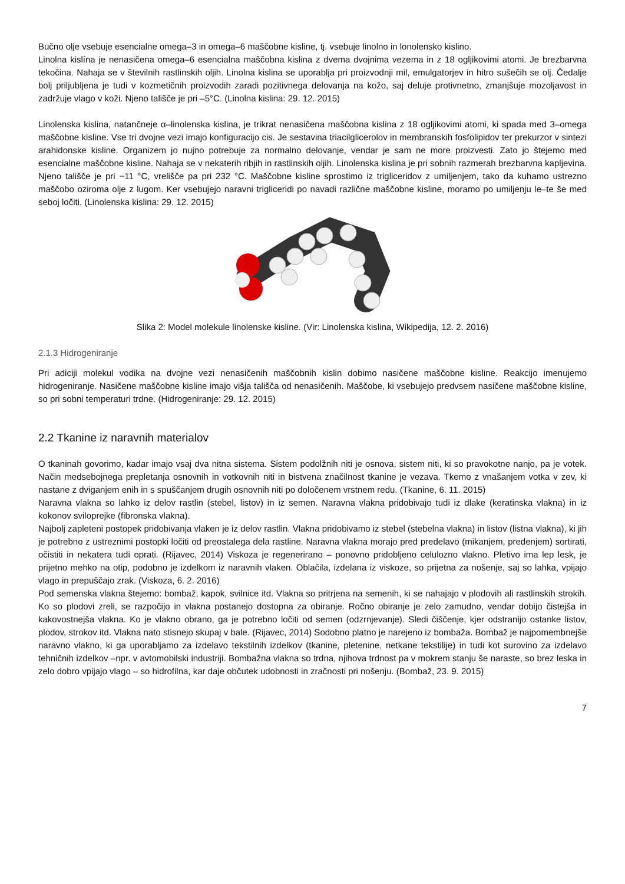Bučno olje vsebuje esencialne omega–3 in omega–6 maščobne kisline, tj. vsebuje linolno in lonolensko kislino.
Linolna kislína je nenasičena omega–6 esencialna maščobna kislina z dvema dvojnima vezema in z 18 ogljikovimi atomi. Je brezbarvna tekočina. Nahaja se v številnih rastlinskih oljih. Linolna kislina se uporablja pri proizvodnji mil, emulgatorjev in hitro sušečih se olj. Čedalje bolj priljubljena je tudi v kozmetičnih proizvodih zaradi pozitivnega delovanja na kožo, saj deluje protivnetno, zmanjšuje mozoljavost in zadržuje vlago v koži. Njeno tališče je pri –5°C. (Linolna kislina: 29. 12. 2015)
Linolenska kislina, natančneje α–linolenska kislina, je trikrat nenasičena maščobna kislina z 18 ogljikovimi atomi, ki spada med 3–omega maščobne kisline. Vse tri dvojne vezi imajo konfiguracijo cis. Je sestavina triacilglicerolov in membranskih fosfolipidov ter prekurzor v sintezi arahidonske kisline. Organizem jo nujno potrebuje za normalno delovanje, vendar je sam ne more proizvesti. Zato jo štejemo med esencialne maščobne kisline. Nahaja se v nekaterih ribjih in rastlinskih oljih. Linolenska kislina je pri sobnih razmerah brezbarvna kapljevina. Njeno tališče je pri −11 °C, vrelišče pa pri 232 °C. Maščobne kisline sprostimo iz trigliceridov z umiljenjem, tako da kuhamo ustrezno maščobo oziroma olje z lugom. Ker vsebujejo naravni trigliceridi po navadi različne maščobne kisline, moramo po umiljenju le–te še med seboj ločiti. (Linolenska kislina: 29. 12. 2015)
Slika 2: Model molekule linolenske kisline. (Vir: Linolenska kislina, Wikipedija, 12. 2. 2016)
2.1.3 Hidrogeniranje
Pri adiciji molekul vodika na dvojne vezi nenasičenih maščobnih kislin dobimo nasičene maščobne kisline. Reakcijo imenujemo hidrogeniranje. Nasičene maščobne kisline imajo višja tališča od nenasičenih. Maščobe, ki vsebujejo predvsem nasičene maščobne kisline, so pri sobni temperaturi trdne. (Hidrogeniranje: 29. 12. 2015)
2.2 Tkanine iz naravnih materialov
O tkaninah govorimo, kadar imajo vsaj dva nitna sistema. Sistem podolžnih niti je osnova, sistem niti, ki so pravokotne nanjo, pa je votek. Način medsebojnega prepletanja osnovnih in votkovnih niti in bistvena značilnost tkanine je vezava. Tkemo z vnašanjem votka v zev, ki nastane z dviganjem enih in s spuščanjem drugih osnovnih niti po določenem vrstnem redu. (Tkanine, 6. 11. 2015)
Naravna vlakna so lahko iz delov rastlin (stebel, listov) in iz semen. Naravna vlakna pridobivajo tudi iz dlake (keratinska vlakna) in iz kokonov sviloprejke (fibronska vlakna).
Najbolj zapleteni postopek pridobivanja vlaken je iz delov rastlin. Vlakna pridobivamo iz stebel (stebelna vlakna) in listov (listna vlakna), ki jih je potrebno z ustreznimi postopki ločiti od preostalega dela rastline. Naravna vlakna morajo pred predelavo (mikanjem, predenjem) sortirati, očistiti in nekatera tudi oprati. (Rijavec, 2014) Viskoza je regenerirano – ponovno pridobljeno celulozno vlakno. Pletivo ima lep lesk, je prijetno mehko na otip, podobno je izdelkom iz naravnih vlaken. Oblačila, izdelana iz viskoze, so prijetna za nošenje, saj so lahka, vpijajo vlago in prepuščajo zrak. (Viskoza, 6. 2. 2016)
Pod semenska vlakna štejemo: bombaž, kapok, svilnice itd. Vlakna so pritrjena na semenih, ki se nahajajo v plodovih ali rastlinskih strokih. Ko so plodovi zreli, se razpočijo in vlakna postanejo dostopna za obiranje. Ročno obiranje je zelo zamudno, vendar dobijo čistejša in kakovostnejša vlakna. Ko je vlakno obrano, ga je potrebno ločiti od semen (odzrnjevanje). Sledi čiščenje, kjer odstranijo ostanke listov, plodov, strokov itd. Vlakna nato stisnejo skupaj v bale. (Rijavec, 2014) Sodobno platno je narejeno iz bombaža. Bombaž je najpomembnejše naravno vlakno, ki ga uporabljamo za izdelavo tekstilnih izdelkov (tkanine, pletenine, netkane tekstilije) in tudi kot surovino za izdelavo tehničnih izdelkov –npr. v avtomobilski industriji. Bombažna vlakna so trdna, njihova trdnost pa v mokrem stanju še naraste, so brez leska in zelo dobro vpijajo vlago – so hidrofilna, kar daje občutek udobnosti in zračnosti pri nošenju. (Bombaž, 23. 9. 2015)
7